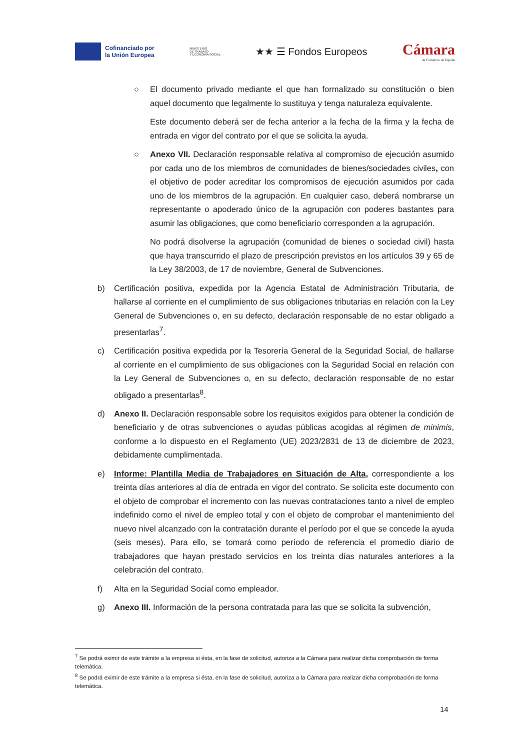Cofinanciado por
la Unión Europea
MINISTERIO
DE TRABAJO
Y ECONOMÍA SOCIAL
★★ ☰ Fondos Europeos
Cámara
de Comercio de España
○
El documento privado mediante el que han formalizado su constitución o bien aquel documento que legalmente lo sustituya y tenga naturaleza equivalente.
Este documento deberá ser de fecha anterior a la fecha de la firma y la fecha de entrada en vigor del contrato por el que se solicita la ayuda.
○
Anexo VII. Declaración responsable relativa al compromiso de ejecución asumido por cada uno de los miembros de comunidades de bienes/sociedades civiles, con el objetivo de poder acreditar los compromisos de ejecución asumidos por cada uno de los miembros de la agrupación. En cualquier caso, deberá nombrarse un representante o apoderado único de la agrupación con poderes bastantes para asumir las obligaciones, que como beneficiario corresponden a la agrupación.
No podrá disolverse la agrupación (comunidad de bienes o sociedad civil) hasta que haya transcurrido el plazo de prescripción previstos en los artículos 39 y 65 de la Ley 38/2003, de 17 de noviembre, General de Subvenciones.
b) Certificación positiva, expedida por la Agencia Estatal de Administración Tributaria, de hallarse al corriente en el cumplimiento de sus obligaciones tributarias en relación con la Ley General de Subvenciones o, en su defecto, declaración responsable de no estar obligado a presentarlas<sup>7</sup>.
c) Certificación positiva expedida por la Tesorería General de la Seguridad Social, de hallarse al corriente en el cumplimiento de sus obligaciones con la Seguridad Social en relación con la Ley General de Subvenciones o, en su defecto, declaración responsable de no estar obligado a presentarlas<sup>8</sup>.
d) Anexo II. Declaración responsable sobre los requisitos exigidos para obtener la condición de beneficiario y de otras subvenciones o ayudas públicas acogidas al régimen de minimis, conforme a lo dispuesto en el Reglamento (UE) 2023/2831 de 13 de diciembre de 2023, debidamente cumplimentada.
e) Informe: Plantilla Media de Trabajadores en Situación de Alta, correspondiente a los treinta días anteriores al día de entrada en vigor del contrato. Se solicita este documento con el objeto de comprobar el incremento con las nuevas contrataciones tanto a nivel de empleo indefinido como el nivel de empleo total y con el objeto de comprobar el mantenimiento del nuevo nivel alcanzado con la contratación durante el período por el que se concede la ayuda (seis meses). Para ello, se tomará como período de referencia el promedio diario de trabajadores que hayan prestado servicios en los treinta días naturales anteriores a la celebración del contrato.
f) Alta en la Seguridad Social como empleador.
g) Anexo III. Información de la persona contratada para las que se solicita la subvención,
<sup>7</sup> Se podrá eximir de este trámite a la empresa si ésta, en la fase de solicitud, autoriza a la Cámara para realizar dicha comprobación de forma telemática.
<sup>8</sup> Se podrá eximir de este trámite a la empresa si ésta, en la fase de solicitud, autoriza a la Cámara para realizar dicha comprobación de forma telemática.
14